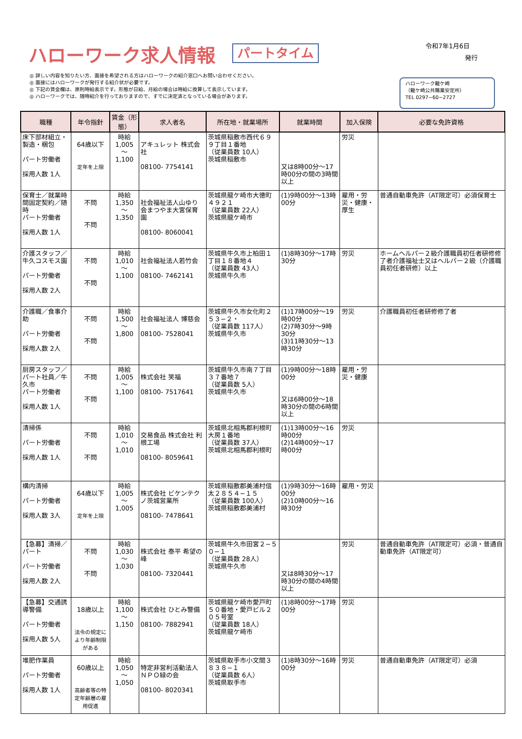ハローワーク求人情報 パートタイム
令和7年1月6日
発行
◎ 詳しい内容を知りたい方、面接を希望される方はハローワークの紹介窓口へお問い合わせください。
◎ 面接にはハローワークが発行する紹介状が必要です。
◎ 下記の賃金欄は、原則時給表示です。形態が日給、月給の場合は時給に換算して表示しています。
◎ ハローワークでは、随時紹介を行っておりますので、すでに決定済となっている場合があります。
ハローワーク龍ケ崎
（龍ケ崎公共職業安定所）
TEL 0297−60−2727
| 職種 | 年令指針 | 賃金（形態） | 求人者名 | 所在地・就業場所 | 就業時間 | 加入保険 | 必要な免許資格 |
| --- | --- | --- | --- | --- | --- | --- | --- |
| 床下部材組立・製造・梱包 パート労働者 採用人数 1人 | 64歳以下 定年を上限 | 時給 1,005 〜 1,100 | アキュレット 株式会社 08100- 7754141 | 茨城県稲敷市西代６９９丁目１番地 （従業員数 10人） 茨城県稲敷市 | 又は8時00分〜17時00分の間の3時間以上 | 労災 | |
| 保育士／就業時間固定契約／随時 パート労働者 採用人数 1人 | 不問 不問 | 時給 1,350 〜 1,350 | 社会福祉法人山ゆり会まつやま大宮保育園 08100- 8060041 | 茨城県龍ケ崎市大徳町４９２１ （従業員数 22人） 茨城県龍ケ崎市 | (1)9時00分〜13時00分 | 雇用・労災・健康・厚生 | 普通自動車免許（AT限定可）必須保育士 |
| 介護スタッフ／牛久コスモス園 パート労働者 採用人数 2人 | 不問 不問 | 時給 1,010 〜 1,100 | 社会福祉法人若竹会 08100- 7462141 | 茨城県牛久市上柏田１丁目１８番地４ （従業員数 43人） 茨城県牛久市 | (1)8時30分〜17時30分 | 労災 | ホームヘルパー２級介護職員初任者研修修了者介護福祉士又はヘルパー２級（介護職員初任者研修）以上 |
| 介護職／食事介助 パート労働者 採用人数 2人 | 不問 不問 | 時給 1,500 〜 1,800 | 社会福祉法人 博慈会 08100- 7528041 | 茨城県牛久市女化町２５３−２・ （従業員数 117人） 茨城県牛久市 | (1)17時00分〜19時00分 (2)7時30分〜9時30分 (3)11時30分〜13時30分 | 労災 | 介護職員初任者研修修了者 |
| 厨房スタッフ／パート社員／牛久市 パート労働者 採用人数 1人 | 不問 不問 | 時給 1,005 〜 1,100 | 株式会社 笑福 08100- 7517641 | 茨城県牛久市南７丁目３７番地７ （従業員数 5人） 茨城県牛久市 | (1)9時00分〜18時00分 又は6時00分〜18時30分の間の6時間以上 | 雇用・労災・健康 | |
| 清掃係 パート労働者 採用人数 1人 | 不問 不問 | 時給 1,010 〜 1,010 | 交易食品 株式会社 利根工場 08100- 8059641 | 茨城県北相馬郡利根町大房１番地 （従業員数 37人） 茨城県北相馬郡利根町 | (1)13時00分〜16時00分 (2)14時00分〜17時00分 | 労災 | |
| 構内清掃 パート労働者 採用人数 3人 | 64歳以下 定年を上限 | 時給 1,005 〜 1,005 | 株式会社 ビケンテクノ茨城営業所 08100- 7478641 | 茨城県稲敷郡美浦村信太２８５４−１５ （従業員数 100人） 茨城県稲敷郡美浦村 | (1)9時30分〜16時00分 (2)10時00分〜16時30分 | 雇用・労災 | |
| 【急募】清掃／パート パート労働者 採用人数 2人 | 不問 不問 | 時給 1,030 〜 1,030 | 株式会社 泰平 希望の峰 08100- 7320441 | 茨城県牛久市田宮２−５０−１ （従業員数 28人） 茨城県牛久市 | 又は8時30分〜17時30分の間の4時間以上 | 労災 | 普通自動車免許（AT限定可）必須・普通自動車免許（AT限定可） |
| 【急募】交通誘導警備 パート労働者 採用人数 5人 | 18歳以上 法令の規定により年齢制限がある | 時給 1,100 〜 1,150 | 株式会社 ひとみ警備 08100- 7882941 | 茨城県龍ケ崎市愛戸町５０番地・愛戸ビル２０５号室 （従業員数 18人） 茨城県龍ケ崎市 | (1)8時00分〜17時00分 | 労災 | |
| 堆肥作業員 パート労働者 採用人数 1人 | 60歳以上 高齢者等の特定年齢層の雇用促進 | 時給 1,050 〜 1,050 | 特定非営利活動法人ＮＰＯ緑の会 08100- 8020341 | 茨城県取手市小文間３８３８−１ （従業員数 6人） 茨城県取手市 | (1)8時30分〜16時00分 | 労災 | 普通自動車免許（AT限定可）必須 |